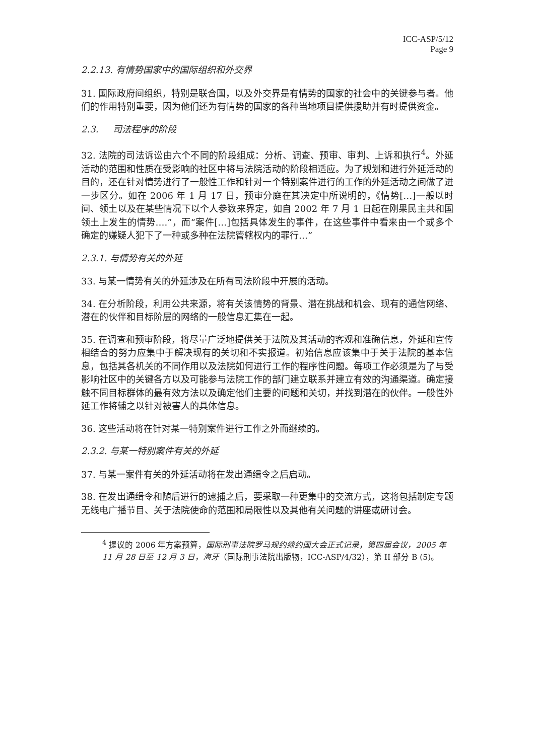ICC-ASP/5/12
Page 9
2.2.13. 有情势国家中的国际组织和外交界
31. 国际政府间组织，特别是联合国，以及外交界是有情势的国家的社会中的关键参与者。他们的作用特别重要，因为他们还为有情势的国家的各种当地项目提供援助并有时提供资金。
2.3. 司法程序的阶段
32. 法院的司法诉讼由六个不同的阶段组成：分析、调查、预审、审判、上诉和执行<sup>4</sup>。外延活动的范围和性质在受影响的社区中将与法院活动的阶段相适应。为了规划和进行外延活动的目的，还在针对情势进行了一般性工作和针对一个特别案件进行的工作的外延活动之间做了进一步区分。如在 2006 年 1 月 17 日，预审分庭在其决定中所说明的，《情势[…]一般以时间、领土以及在某些情况下以个人参数来界定，如自 2002 年 7 月 1 日起在刚果民主共和国领土上发生的情势….”，而“案件[…]包括具体发生的事件，在这些事件中看来由一个或多个确定的嫌疑人犯下了一种或多种在法院管辖权内的罪行…”
2.3.1. 与情势有关的外延
33. 与某一情势有关的外延涉及在所有司法阶段中开展的活动。
34. 在分析阶段，利用公共来源，将有关该情势的背景、潜在挑战和机会、现有的通信网络、潜在的伙伴和目标阶层的网络的一般信息汇集在一起。
35. 在调查和预审阶段，将尽量广泛地提供关于法院及其活动的客观和准确信息，外延和宣传相结合的努力应集中于解决现有的关切和不实报道。初始信息应该集中于关于法院的基本信息，包括其各机关的不同作用以及法院如何进行工作的程序性问题。每项工作必须是为了与受影响社区中的关键各方以及可能参与法院工作的部门建立联系并建立有效的沟通渠道。确定接触不同目标群体的最有效方法以及确定他们主要的问题和关切，并找到潜在的伙伴。一般性外延工作将辅之以针对被害人的具体信息。
36. 这些活动将在针对某一特别案件进行工作之外而继续的。
2.3.2. 与某一特别案件有关的外延
37. 与某一案件有关的外延活动将在发出通缉令之后启动。
38. 在发出通缉令和随后进行的逮捕之后，要采取一种更集中的交流方式，这将包括制定专题无线电广播节目、关于法院使命的范围和局限性以及其他有关问题的讲座或研讨会。
<sup>4</sup> 提议的 2006 年方案预算，国际刑事法院罗马规约缔约国大会正式记录，第四届会议，2005 年 11 月 28 日至 12 月 3 日，海牙（国际刑事法院出版物，ICC-ASP/4/32），第 II 部分 B (5)。